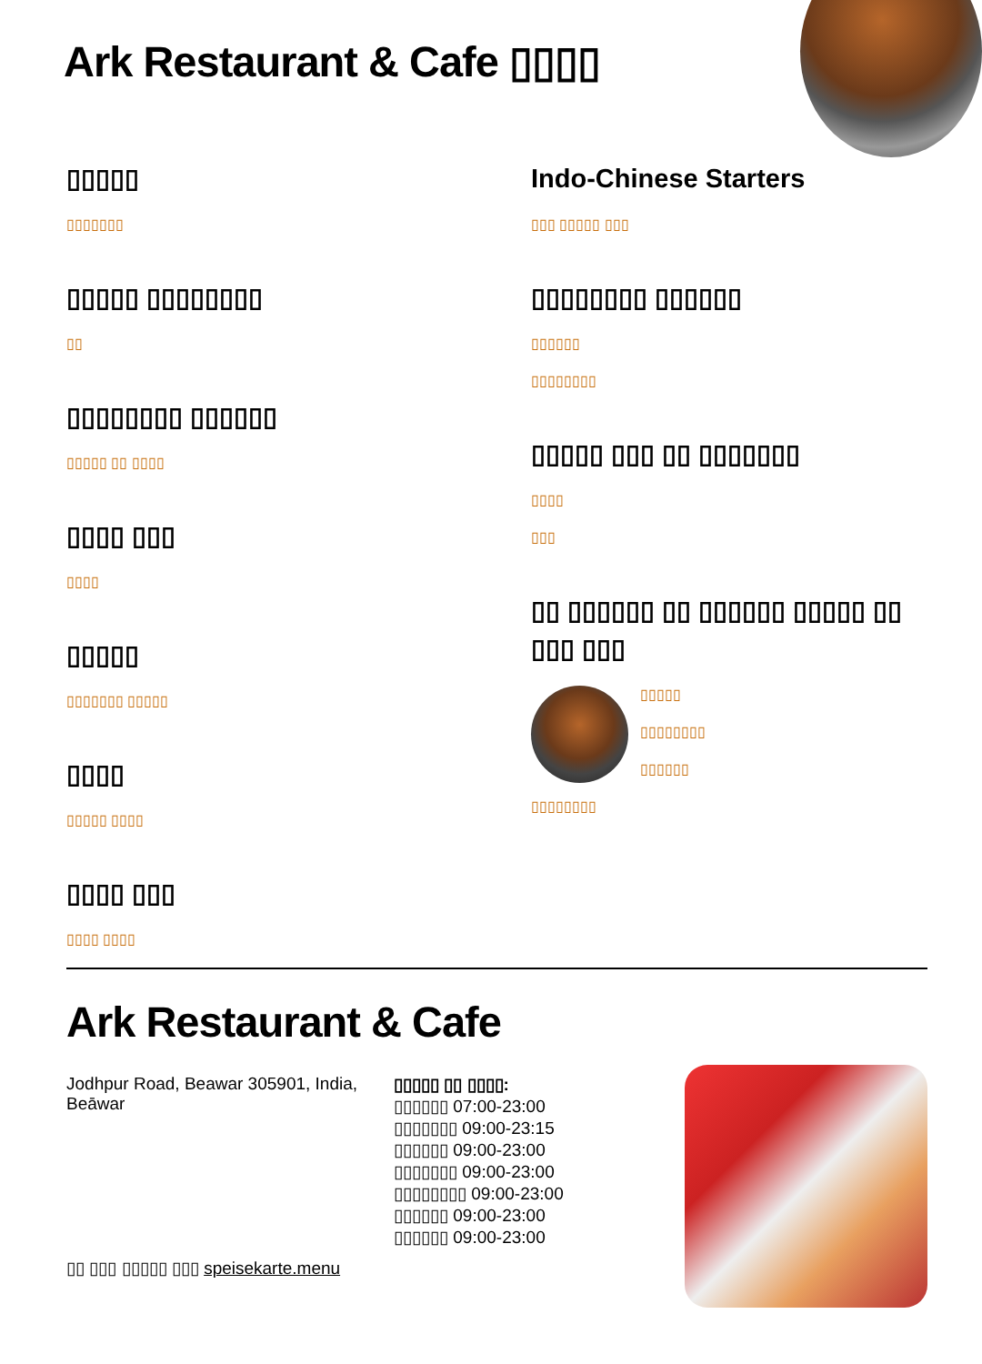Ark Restaurant & Cafe ▯▯▯▯
▯▯▯▯▯
▯▯▯▯▯▯▯
▯▯▯▯▯ ▯▯▯▯▯▯▯▯
▯▯
▯▯▯▯▯▯▯▯ ▯▯▯▯▯▯
▯▯▯▯▯ ▯▯ ▯▯▯▯
▯▯▯▯ ▯▯▯
▯▯▯▯
▯▯▯▯▯
▯▯▯▯▯▯▯ ▯▯▯▯▯
▯▯▯▯
▯▯▯▯▯ ▯▯▯▯
▯▯▯▯ ▯▯▯
▯▯▯▯ ▯▯▯▯
Indo-Chinese Starters
▯▯▯ ▯▯▯▯▯ ▯▯▯
▯▯▯▯▯▯▯▯ ▯▯▯▯▯▯
▯▯▯▯▯▯
▯▯▯▯▯▯▯▯
▯▯▯▯▯ ▯▯▯ ▯▯ ▯▯▯▯▯▯▯
▯▯▯▯
▯▯▯
▯▯ ▯▯▯▯▯▯ ▯▯ ▯▯▯▯▯▯ ▯▯▯▯▯ ▯▯ ▯▯▯ ▯▯▯
▯▯▯▯▯
▯▯▯▯▯▯▯▯
▯▯▯▯▯▯
▯▯▯▯▯▯▯▯
Ark Restaurant & Cafe
Jodhpur Road, Beawar 305901, India, Beāwar
▯▯ ▯▯▯ ▯▯▯▯▯ ▯▯▯ speisekarte.menu
▯▯▯▯▯ ▯▯ ▯▯▯▯:
▯▯▯▯▯▯ 07:00-23:00
▯▯▯▯▯▯▯ 09:00-23:15
▯▯▯▯▯▯ 09:00-23:00
▯▯▯▯▯▯▯ 09:00-23:00
▯▯▯▯▯▯▯▯ 09:00-23:00
▯▯▯▯▯▯ 09:00-23:00
▯▯▯▯▯▯ 09:00-23:00